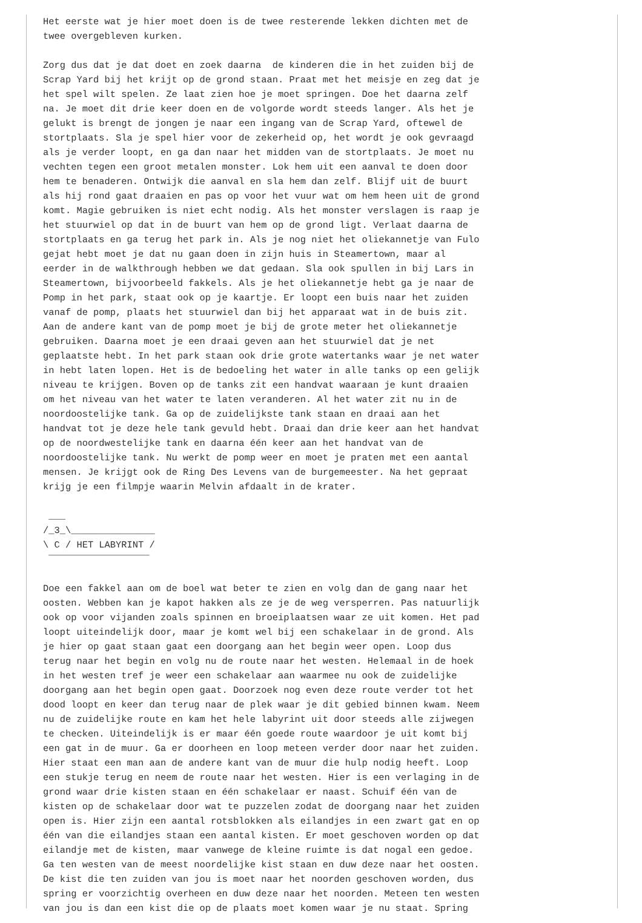Het eerste wat je hier moet doen is de twee resterende lekken dichten met de
twee overgebleven kurken.

Zorg dus dat je dat doet en zoek daarna  de kinderen die in het zuiden bij de
Scrap Yard bij het krijt op de grond staan. Praat met het meisje en zeg dat je
het spel wilt spelen. Ze laat zien hoe je moet springen. Doe het daarna zelf
na. Je moet dit drie keer doen en de volgorde wordt steeds langer. Als het je
gelukt is brengt de jongen je naar een ingang van de Scrap Yard, oftewel de
stortplaats. Sla je spel hier voor de zekerheid op, het wordt je ook gevraagd
als je verder loopt, en ga dan naar het midden van de stortplaats. Je moet nu
vechten tegen een groot metalen monster. Lok hem uit een aanval te doen door
hem te benaderen. Ontwijk die aanval en sla hem dan zelf. Blijf uit de buurt
als hij rond gaat draaien en pas op voor het vuur wat om hem heen uit de grond
komt. Magie gebruiken is niet echt nodig. Als het monster verslagen is raap je
het stuurwiel op dat in de buurt van hem op de grond ligt. Verlaat daarna de
stortplaats en ga terug het park in. Als je nog niet het oliekannetje van Fulo
gejat hebt moet je dat nu gaan doen in zijn huis in Steamertown, maar al
eerder in de walkthrough hebben we dat gedaan. Sla ook spullen in bij Lars in
Steamertown, bijvoorbeeld fakkels. Als je het oliekannetje hebt ga je naar de
Pomp in het park, staat ook op je kaartje. Er loopt een buis naar het zuiden
vanaf de pomp, plaats het stuurwiel dan bij het apparaat wat in de buis zit.
Aan de andere kant van de pomp moet je bij de grote meter het oliekannetje
gebruiken. Daarna moet je een draai geven aan het stuurwiel dat je net
geplaatste hebt. In het park staan ook drie grote watertanks waar je net water
in hebt laten lopen. Het is de bedoeling het water in alle tanks op een gelijk
niveau te krijgen. Boven op de tanks zit een handvat waaraan je kunt draaien
om het niveau van het water te laten veranderen. Al het water zit nu in de
noordoostelijke tank. Ga op de zuidelijkste tank staan en draai aan het
handvat tot je deze hele tank gevuld hebt. Draai dan drie keer aan het handvat
op de noordwestelijke tank en daarna één keer aan het handvat van de
noordoostelijke tank. Nu werkt de pomp weer en moet je praten met een aantal
mensen. Je krijgt ook de Ring Des Levens van de burgemeester. Na het gepraat
krijg je een filmpje waarin Melvin afdaalt in de krater.

 ___
/_3_\_______________
\ C / HET LABYRINT /
 ‾‾‾‾‾‾‾‾‾‾‾‾‾‾‾‾‾‾

Doe een fakkel aan om de boel wat beter te zien en volg dan de gang naar het
oosten. Webben kan je kapot hakken als ze je de weg versperren. Pas natuurlijk
ook op voor vijanden zoals spinnen en broeiplaatsen waar ze uit komen. Het pad
loopt uiteindelijk door, maar je komt wel bij een schakelaar in de grond. Als
je hier op gaat staan gaat een doorgang aan het begin weer open. Loop dus
terug naar het begin en volg nu de route naar het westen. Helemaal in de hoek
in het westen tref je weer een schakelaar aan waarmee nu ook de zuidelijke
doorgang aan het begin open gaat. Doorzoek nog even deze route verder tot het
dood loopt en keer dan terug naar de plek waar je dit gebied binnen kwam. Neem
nu de zuidelijke route en kam het hele labyrint uit door steeds alle zijwegen
te checken. Uiteindelijk is er maar één goede route waardoor je uit komt bij
een gat in de muur. Ga er doorheen en loop meteen verder door naar het zuiden.
Hier staat een man aan de andere kant van de muur die hulp nodig heeft. Loop
een stukje terug en neem de route naar het westen. Hier is een verlaging in de
grond waar drie kisten staan en één schakelaar er naast. Schuif één van de
kisten op de schakelaar door wat te puzzelen zodat de doorgang naar het zuiden
open is. Hier zijn een aantal rotsblokken als eilandjes in een zwart gat en op
één van die eilandjes staan een aantal kisten. Er moet geschoven worden op dat
eilandje met de kisten, maar vanwege de kleine ruimte is dat nogal een gedoe.
Ga ten westen van de meest noordelijke kist staan en duw deze naar het oosten.
De kist die ten zuiden van jou is moet naar het noorden geschoven worden, dus
spring er voorzichtig overheen en duw deze naar het noorden. Meteen ten westen
van jou is dan een kist die op de plaats moet komen waar je nu staat. Spring